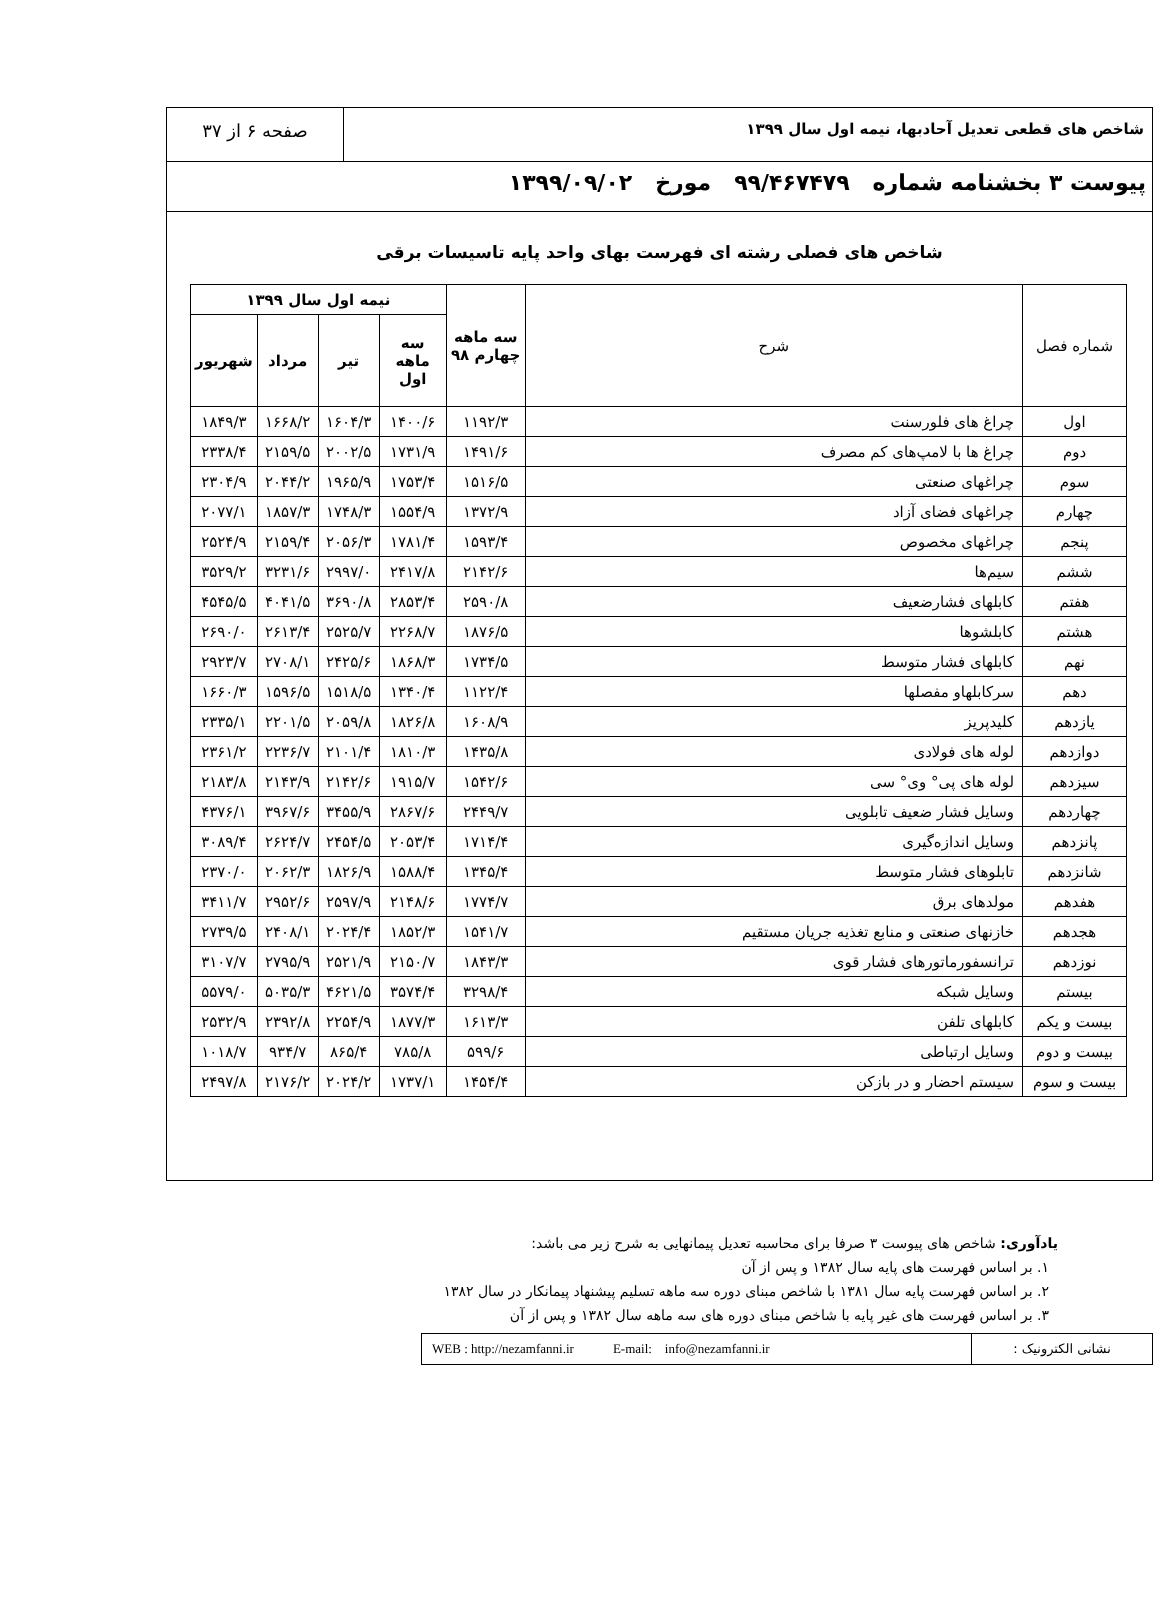شاخص های قطعی تعدیل آحادبها، نیمه اول سال ۱۳۹۹
صفحه ۶ از ۳۷
پیوست ۳ بخشنامه شماره ۹۹/۴۶۷۴۷۹ مورخ ۱۳۹۹/۰۹/۰۲
شاخص های فصلی رشته ای فهرست بهای واحد پایه تاسیسات برقی
| شماره فصل | شرح | سه ماهه چهارم ۹۸ | نیمه اول سال ۱۳۹۹ | | | |
| --- | --- | --- | --- | --- | --- | --- |
| | | | سه ماهه اول | تیر | مرداد | شهریور |
| اول | چراغ های فلورسنت | ۱۱۹۲/۳ | ۱۴۰۰/۶ | ۱۶۰۴/۳ | ۱۶۶۸/۲ | ۱۸۴۹/۳ |
| دوم | چراغ ها با لامپ‌های کم مصرف | ۱۴۹۱/۶ | ۱۷۳۱/۹ | ۲۰۰۲/۵ | ۲۱۵۹/۵ | ۲۳۳۸/۴ |
| سوم | چراغهای صنعتی | ۱۵۱۶/۵ | ۱۷۵۳/۴ | ۱۹۶۵/۹ | ۲۰۴۴/۲ | ۲۳۰۴/۹ |
| چهارم | چراغهای فضای آزاد | ۱۳۷۲/۹ | ۱۵۵۴/۹ | ۱۷۴۸/۳ | ۱۸۵۷/۳ | ۲۰۷۷/۱ |
| پنجم | چراغهای مخصوص | ۱۵۹۳/۴ | ۱۷۸۱/۴ | ۲۰۵۶/۳ | ۲۱۵۹/۴ | ۲۵۲۴/۹ |
| ششم | سیم‌ها | ۲۱۴۲/۶ | ۲۴۱۷/۸ | ۲۹۹۷/۰ | ۳۲۳۱/۶ | ۳۵۲۹/۲ |
| هفتم | کابلهای فشارضعیف | ۲۵۹۰/۸ | ۲۸۵۳/۴ | ۳۶۹۰/۸ | ۴۰۴۱/۵ | ۴۵۴۵/۵ |
| هشتم | کابلشوها | ۱۸۷۶/۵ | ۲۲۶۸/۷ | ۲۵۲۵/۷ | ۲۶۱۳/۴ | ۲۶۹۰/۰ |
| نهم | کابلهای فشار متوسط | ۱۷۳۴/۵ | ۱۸۶۸/۳ | ۲۴۲۵/۶ | ۲۷۰۸/۱ | ۲۹۲۳/۷ |
| دهم | سرکابلهاو مفصلها | ۱۱۲۲/۴ | ۱۳۴۰/۴ | ۱۵۱۸/۵ | ۱۵۹۶/۵ | ۱۶۶۰/۳ |
| یازدهم | کلیدپریز | ۱۶۰۸/۹ | ۱۸۲۶/۸ | ۲۰۵۹/۸ | ۲۲۰۱/۵ | ۲۳۳۵/۱ |
| دوازدهم | لوله های فولادی | ۱۴۳۵/۸ | ۱۸۱۰/۳ | ۲۱۰۱/۴ | ۲۲۳۶/۷ | ۲۳۶۱/۲ |
| سیزدهم | لوله های پی° وی° سی | ۱۵۴۲/۶ | ۱۹۱۵/۷ | ۲۱۴۲/۶ | ۲۱۴۳/۹ | ۲۱۸۳/۸ |
| چهاردهم | وسایل فشار ضعیف تابلویی | ۲۴۴۹/۷ | ۲۸۶۷/۶ | ۳۴۵۵/۹ | ۳۹۶۷/۶ | ۴۳۷۶/۱ |
| پانزدهم | وسایل اندازه‌گیری | ۱۷۱۴/۴ | ۲۰۵۳/۴ | ۲۴۵۴/۵ | ۲۶۲۴/۷ | ۳۰۸۹/۴ |
| شانزدهم | تابلوهای فشار متوسط | ۱۳۴۵/۴ | ۱۵۸۸/۴ | ۱۸۲۶/۹ | ۲۰۶۲/۳ | ۲۳۷۰/۰ |
| هفدهم | مولدهای برق | ۱۷۷۴/۷ | ۲۱۴۸/۶ | ۲۵۹۷/۹ | ۲۹۵۲/۶ | ۳۴۱۱/۷ |
| هجدهم | خازنهای صنعتی و منابع تغذیه جریان مستقیم | ۱۵۴۱/۷ | ۱۸۵۲/۳ | ۲۰۲۴/۴ | ۲۴۰۸/۱ | ۲۷۳۹/۵ |
| نوزدهم | ترانسفورماتورهای فشار قوی | ۱۸۴۳/۳ | ۲۱۵۰/۷ | ۲۵۲۱/۹ | ۲۷۹۵/۹ | ۳۱۰۷/۷ |
| بیستم | وسایل شبکه | ۳۲۹۸/۴ | ۳۵۷۴/۴ | ۴۶۲۱/۵ | ۵۰۳۵/۳ | ۵۵۷۹/۰ |
| بیست و یکم | کابلهای تلفن | ۱۶۱۳/۳ | ۱۸۷۷/۳ | ۲۲۵۴/۹ | ۲۳۹۲/۸ | ۲۵۳۲/۹ |
| بیست و دوم | وسایل ارتباطی | ۵۹۹/۶ | ۷۸۵/۸ | ۸۶۵/۴ | ۹۳۴/۷ | ۱۰۱۸/۷ |
| بیست و سوم | سیستم احضار و در بازکن | ۱۴۵۴/۴ | ۱۷۳۷/۱ | ۲۰۲۴/۲ | ۲۱۷۶/۲ | ۲۴۹۷/۸ |
یادآوری: شاخص های پیوست ۳ صرفا برای محاسبه تعدیل پیمانهایی به شرح زیر می باشد:
۱. بر اساس فهرست های پایه سال ۱۳۸۲ و پس از آن
۲. بر اساس فهرست پایه سال ۱۳۸۱ با شاخص مبنای دوره سه ماهه تسلیم پیشنهاد پیمانکار در سال ۱۳۸۲
۳. بر اساس فهرست های غیر پایه با شاخص مبنای دوره های سه ماهه سال ۱۳۸۲ و پس از آن
نشانی الکترونیک :
WEB : http://nezamfanni.ir E-mail: info@nezamfanni.ir